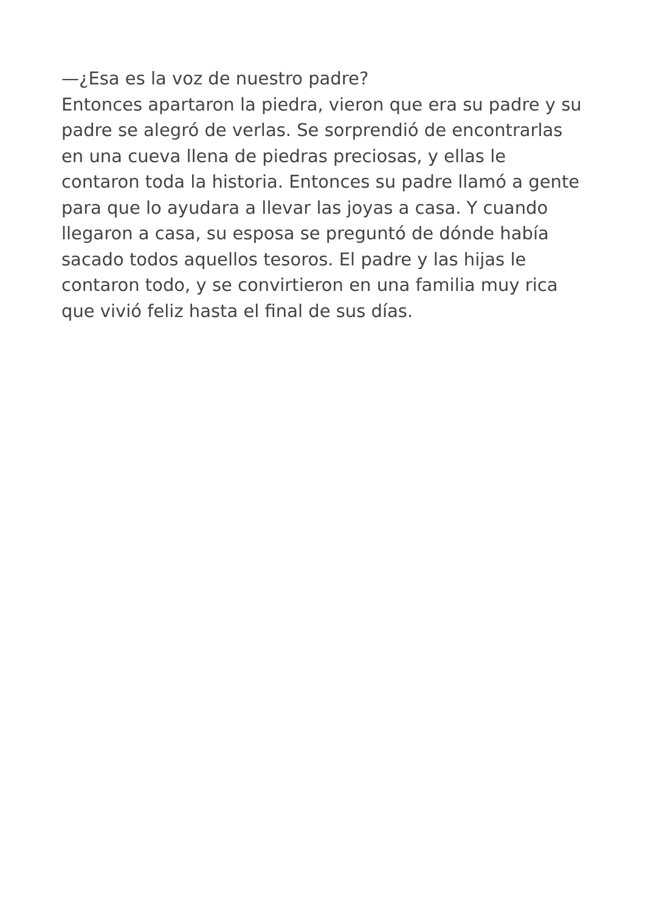—¿Esa es la voz de nuestro padre?
Entonces apartaron la piedra, vieron que era su padre y su padre se alegró de verlas. Se sorprendió de encontrarlas en una cueva llena de piedras preciosas, y ellas le contaron toda la historia. Entonces su padre llamó a gente para que lo ayudara a llevar las joyas a casa. Y cuando llegaron a casa, su esposa se preguntó de dónde había sacado todos aquellos tesoros. El padre y las hijas le contaron todo, y se convirtieron en una familia muy rica que vivió feliz hasta el final de sus días.